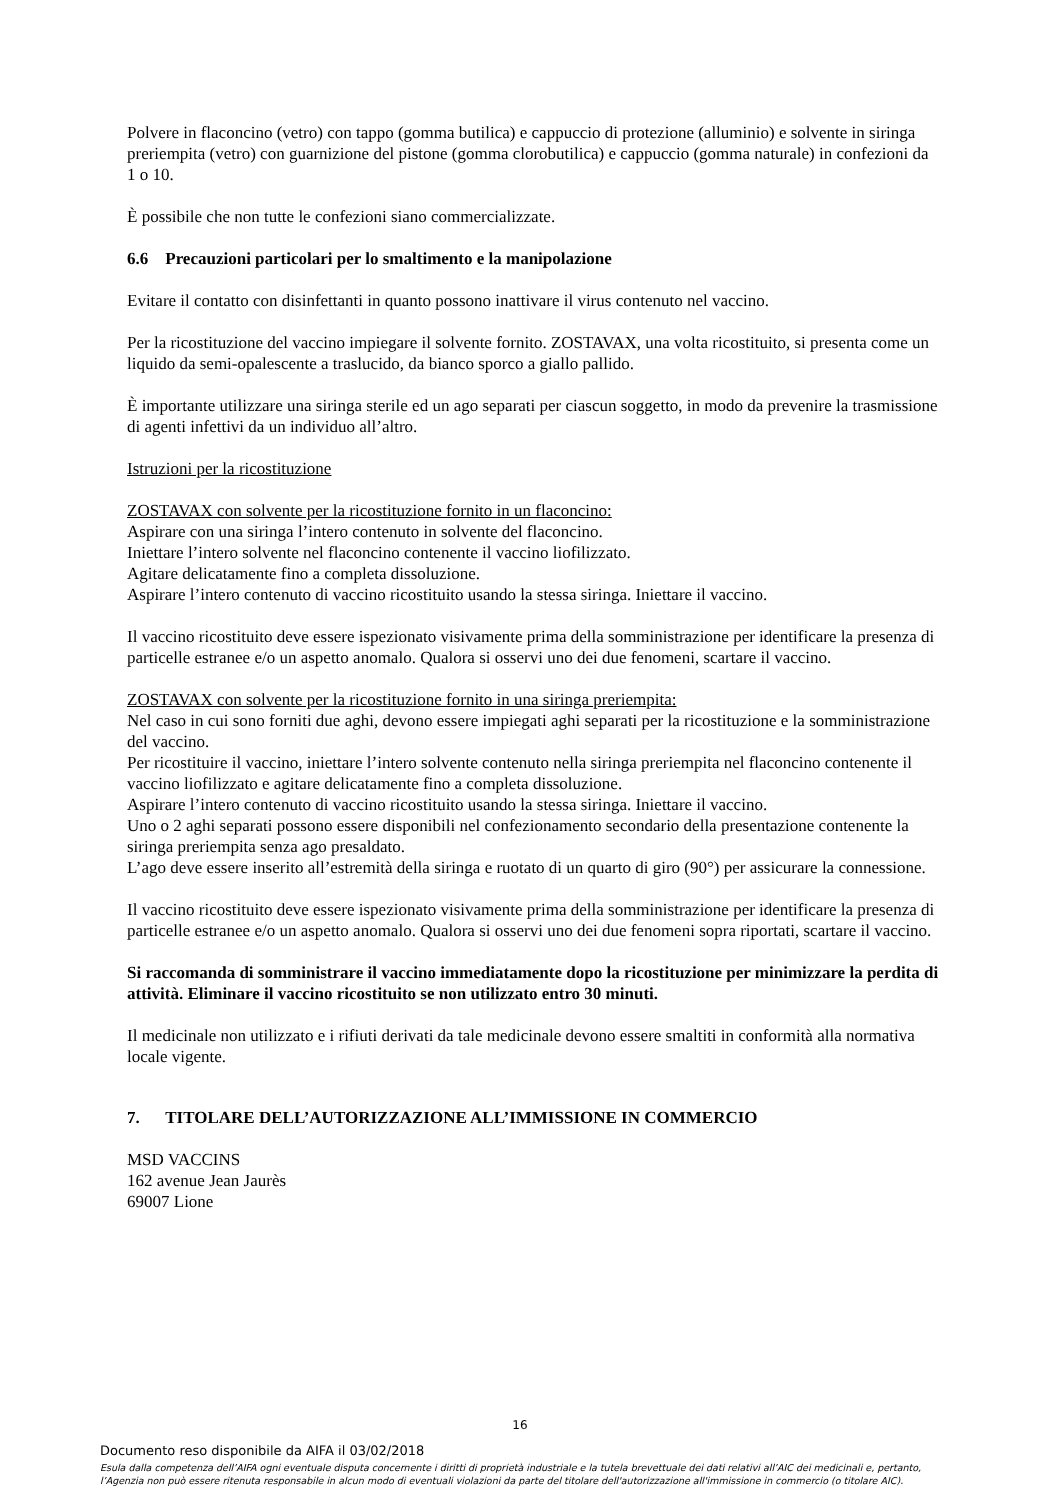Polvere in flaconcino (vetro) con tappo (gomma butilica) e cappuccio di protezione (alluminio) e solvente in siringa preriempita (vetro) con guarnizione del pistone (gomma clorobutilica) e cappuccio (gomma naturale) in confezioni da 1 o 10.
È possibile che non tutte le confezioni siano commercializzate.
6.6 Precauzioni particolari per lo smaltimento e la manipolazione
Evitare il contatto con disinfettanti in quanto possono inattivare il virus contenuto nel vaccino.
Per la ricostituzione del vaccino impiegare il solvente fornito. ZOSTAVAX, una volta ricostituito, si presenta come un liquido da semi-opalescente a traslucido, da bianco sporco a giallo pallido.
È importante utilizzare una siringa sterile ed un ago separati per ciascun soggetto, in modo da prevenire la trasmissione di agenti infettivi da un individuo all’altro.
Istruzioni per la ricostituzione
ZOSTAVAX con solvente per la ricostituzione fornito in un flaconcino:
Aspirare con una siringa l’intero contenuto in solvente del flaconcino.
Iniettare l’intero solvente nel flaconcino contenente il vaccino liofilizzato.
Agitare delicatamente fino a completa dissoluzione.
Aspirare l’intero contenuto di vaccino ricostituito usando la stessa siringa. Iniettare il vaccino.
Il vaccino ricostituito deve essere ispezionato visivamente prima della somministrazione per identificare la presenza di particelle estranee e/o un aspetto anomalo. Qualora si osservi uno dei due fenomeni, scartare il vaccino.
ZOSTAVAX con solvente per la ricostituzione fornito in una siringa preriempita:
Nel caso in cui sono forniti due aghi, devono essere impiegati aghi separati per la ricostituzione e la somministrazione del vaccino.
Per ricostituire il vaccino, iniettare l’intero solvente contenuto nella siringa preriempita nel flaconcino contenente il vaccino liofilizzato e agitare delicatamente fino a completa dissoluzione.
Aspirare l’intero contenuto di vaccino ricostituito usando la stessa siringa. Iniettare il vaccino.
Uno o 2 aghi separati possono essere disponibili nel confezionamento secondario della presentazione contenente la siringa preriempita senza ago presaldato.
L’ago deve essere inserito all’estremità della siringa e ruotato di un quarto di giro (90°) per assicurare la connessione.
Il vaccino ricostituito deve essere ispezionato visivamente prima della somministrazione per identificare la presenza di particelle estranee e/o un aspetto anomalo. Qualora si osservi uno dei due fenomeni sopra riportati, scartare il vaccino.
Si raccomanda di somministrare il vaccino immediatamente dopo la ricostituzione per minimizzare la perdita di attività. Eliminare il vaccino ricostituito se non utilizzato entro 30 minuti.
Il medicinale non utilizzato e i rifiuti derivati da tale medicinale devono essere smaltiti in conformità alla normativa locale vigente.
7. TITOLARE DELL’AUTORIZZAZIONE ALL’IMMISSIONE IN COMMERCIO
MSD VACCINS
162 avenue Jean Jaurès
69007 Lione
16
Documento reso disponibile da AIFA il 03/02/2018
Esula dalla competenza dell’AIFA ogni eventuale disputa concernente i diritti di proprietà industriale e la tutela brevettuale dei dati relativi all’AIC dei medicinali e, pertanto, l’Agenzia non può essere ritenuta responsabile in alcun modo di eventuali violazioni da parte del titolare dell'autorizzazione all'immissione in commercio (o titolare AIC).